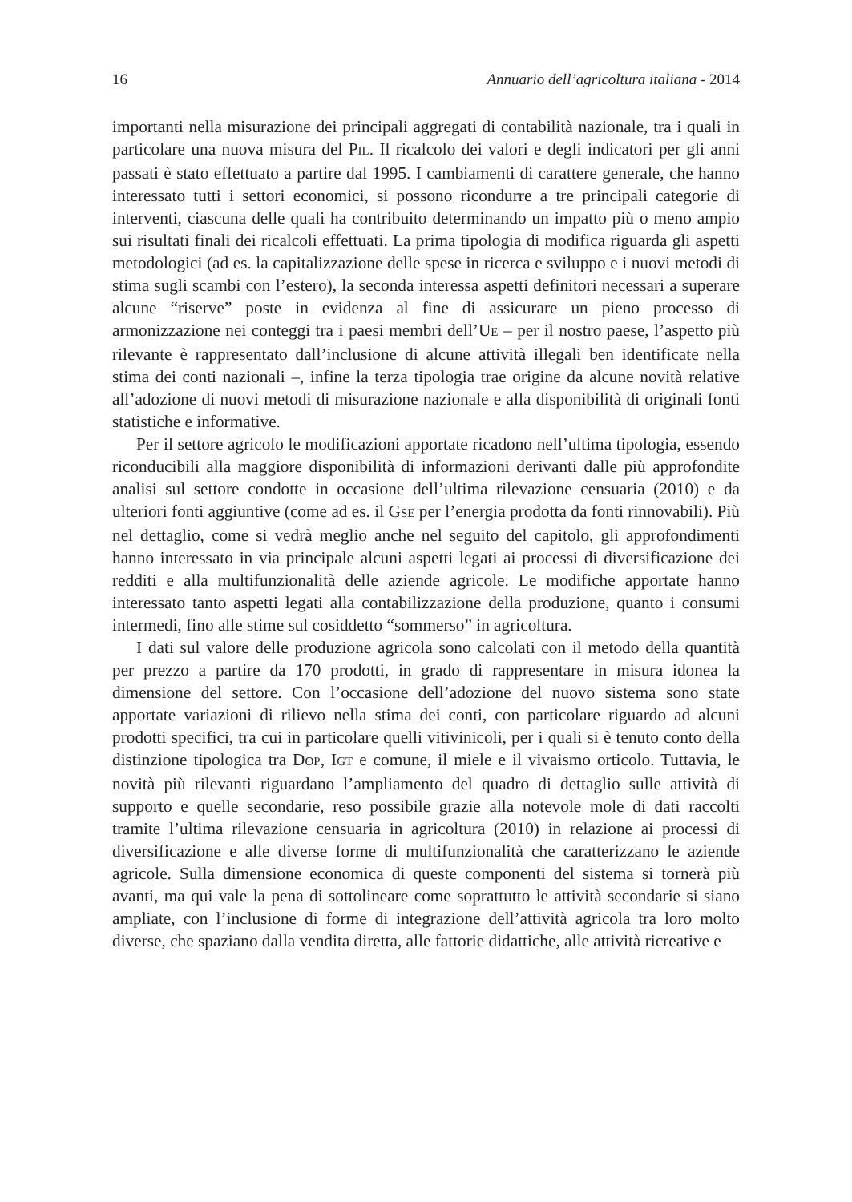16 Annuario dell’agricoltura italiana - 2014
importanti nella misurazione dei principali aggregati di contabilità nazionale, tra i quali in particolare una nuova misura del PIL. Il ricalcolo dei valori e degli indicatori per gli anni passati è stato effettuato a partire dal 1995. I cambiamenti di carattere generale, che hanno interessato tutti i settori economici, si possono ricondurre a tre principali categorie di interventi, ciascuna delle quali ha contribuito determinando un impatto più o meno ampio sui risultati finali dei ricalcoli effettuati. La prima tipologia di modifica riguarda gli aspetti metodologici (ad es. la capitalizzazione delle spese in ricerca e sviluppo e i nuovi metodi di stima sugli scambi con l’estero), la seconda interessa aspetti definitori necessari a superare alcune “riserve” poste in evidenza al fine di assicurare un pieno processo di armonizzazione nei conteggi tra i paesi membri dell’UE – per il nostro paese, l’aspetto più rilevante è rappresentato dall’inclusione di alcune attività illegali ben identificate nella stima dei conti nazionali –, infine la terza tipologia trae origine da alcune novità relative all’adozione di nuovi metodi di misurazione nazionale e alla disponibilità di originali fonti statistiche e informative.
Per il settore agricolo le modificazioni apportate ricadono nell’ultima tipologia, essendo riconducibili alla maggiore disponibilità di informazioni derivanti dalle più approfondite analisi sul settore condotte in occasione dell’ultima rilevazione censuaria (2010) e da ulteriori fonti aggiuntive (come ad es. il GSE per l’energia prodotta da fonti rinnovabili). Più nel dettaglio, come si vedrà meglio anche nel seguito del capitolo, gli approfondimenti hanno interessato in via principale alcuni aspetti legati ai processi di diversificazione dei redditi e alla multifunzionalità delle aziende agricole. Le modifiche apportate hanno interessato tanto aspetti legati alla contabilizzazione della produzione, quanto i consumi intermedi, fino alle stime sul cosiddetto “sommerso” in agricoltura.
I dati sul valore delle produzione agricola sono calcolati con il metodo della quantità per prezzo a partire da 170 prodotti, in grado di rappresentare in misura idonea la dimensione del settore. Con l’occasione dell’adozione del nuovo sistema sono state apportate variazioni di rilievo nella stima dei conti, con particolare riguardo ad alcuni prodotti specifici, tra cui in particolare quelli vitivinicoli, per i quali si è tenuto conto della distinzione tipologica tra DOP, IGT e comune, il miele e il vivaismo orticolo. Tuttavia, le novità più rilevanti riguardano l’ampliamento del quadro di dettaglio sulle attività di supporto e quelle secondarie, reso possibile grazie alla notevole mole di dati raccolti tramite l’ultima rilevazione censuaria in agricoltura (2010) in relazione ai processi di diversificazione e alle diverse forme di multifunzionalità che caratterizzano le aziende agricole. Sulla dimensione economica di queste componenti del sistema si tornerà più avanti, ma qui vale la pena di sottolineare come soprattutto le attività secondarie si siano ampliate, con l’inclusione di forme di integrazione dell’attività agricola tra loro molto diverse, che spaziano dalla vendita diretta, alle fattorie didattiche, alle attività ricreative e